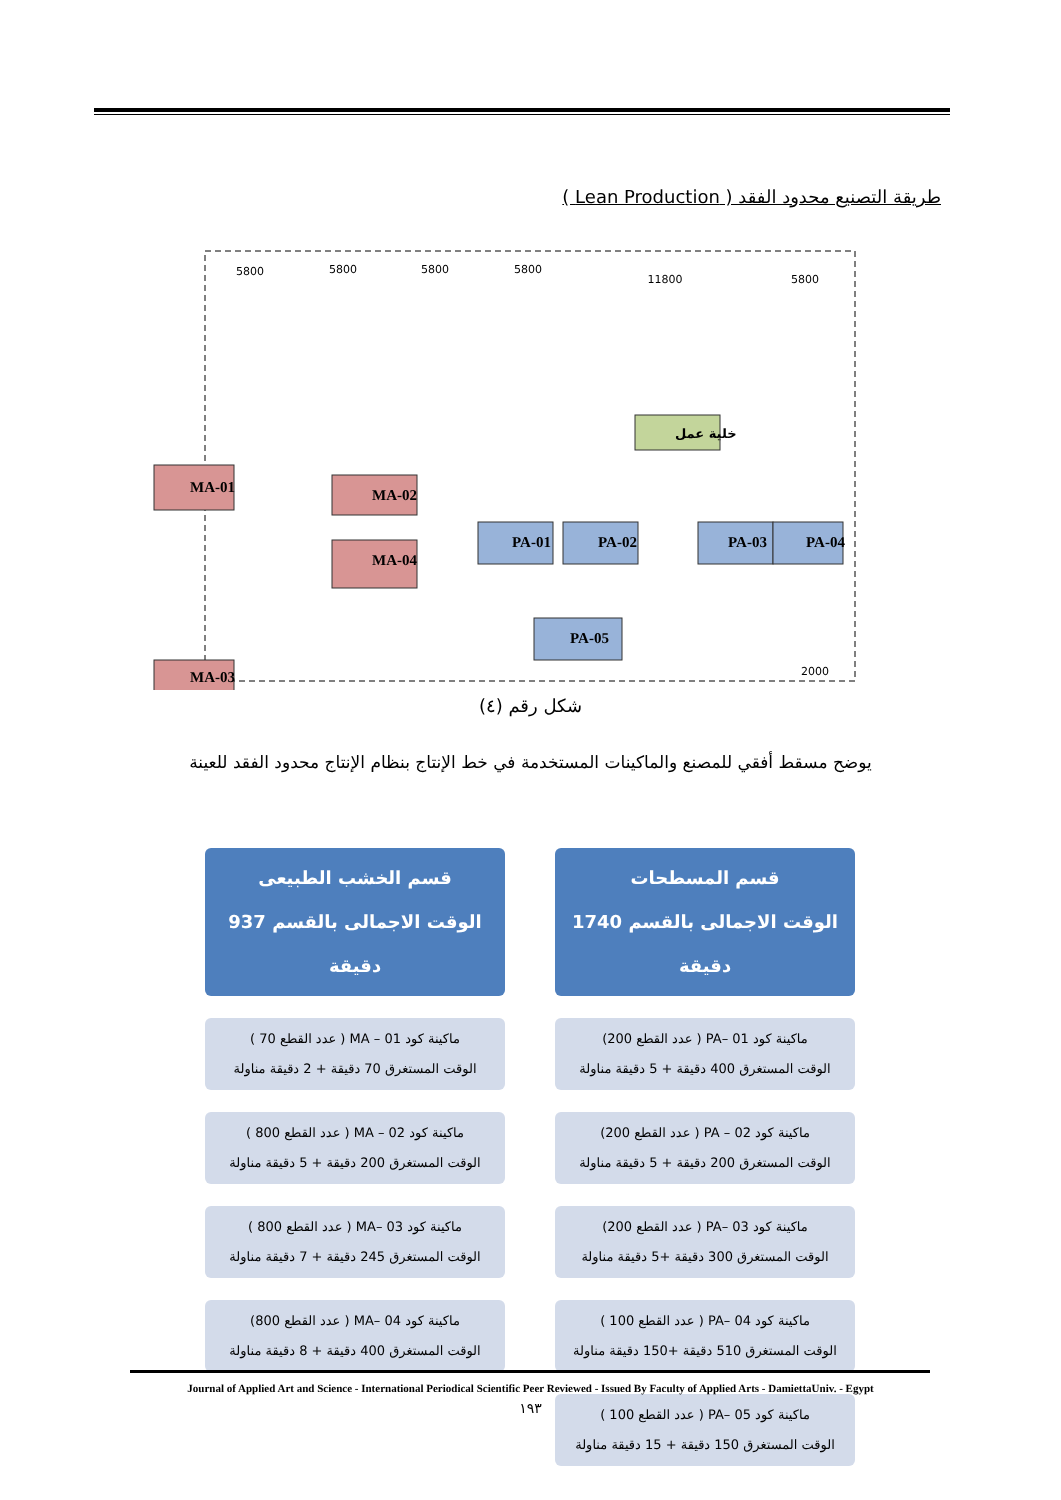طريقة التصنيع محدود الفقد ( Lean Production )
5800
5800
5800
5800
11800
5800
2000
MA-01
MA-02
MA-04
MA-03
PA-01
PA-02
PA-03
PA-04
PA-05
خلية عمل
شكل رقم (٤)
يوضح مسقط أفقي للمصنع والماكينات المستخدمة في خط الإنتاج بنظام الإنتاج محدود الفقد للعينة
قسم المسطحات
الوقت الاجمالى بالقسم 1740 دقيقة
ماكينة كود PA– 01 ( عدد القطع 200)
الوقت المستغرق 400 دقيقة + 5 دقيقة مناولة
ماكينة كود PA – 02 ( عدد القطع 200)
الوقت المستغرق 200 دقيقة + 5 دقيقة مناولة
ماكينة كود PA– 03 ( عدد القطع 200)
الوقت المستغرق 300 دقيقة +5 دقيقة مناولة
ماكينة كود PA– 04 ( عدد القطع 100 )
الوقت المستغرق 510 دقيقة +150 دقيقة مناولة
ماكينة كود PA– 05 ( عدد القطع 100 )
الوقت المستغرق 150 دقيقة + 15 دقيقة مناولة
قسم الخشب الطبيعى
الوقت الاجمالى بالقسم 937 دقيقة
ماكينة كود MA – 01 ( عدد القطع 70 )
الوقت المستغرق 70 دقيقة + 2 دقيقة مناولة
ماكينة كود MA – 02 ( عدد القطع 800 )
الوقت المستغرق 200 دقيقة + 5 دقيقة مناولة
ماكينة كود MA– 03 ( عدد القطع 800 )
الوقت المستغرق 245 دقيقة + 7 دقيقة مناولة
ماكينة كود MA– 04 ( عدد القطع 800)
الوقت المستغرق 400 دقيقة + 8 دقيقة مناولة
Journal of Applied Art and Science - International Periodical Scientific Peer Reviewed - Issued By Faculty of Applied Arts - DamiettaUniv. - Egypt
١٩٣